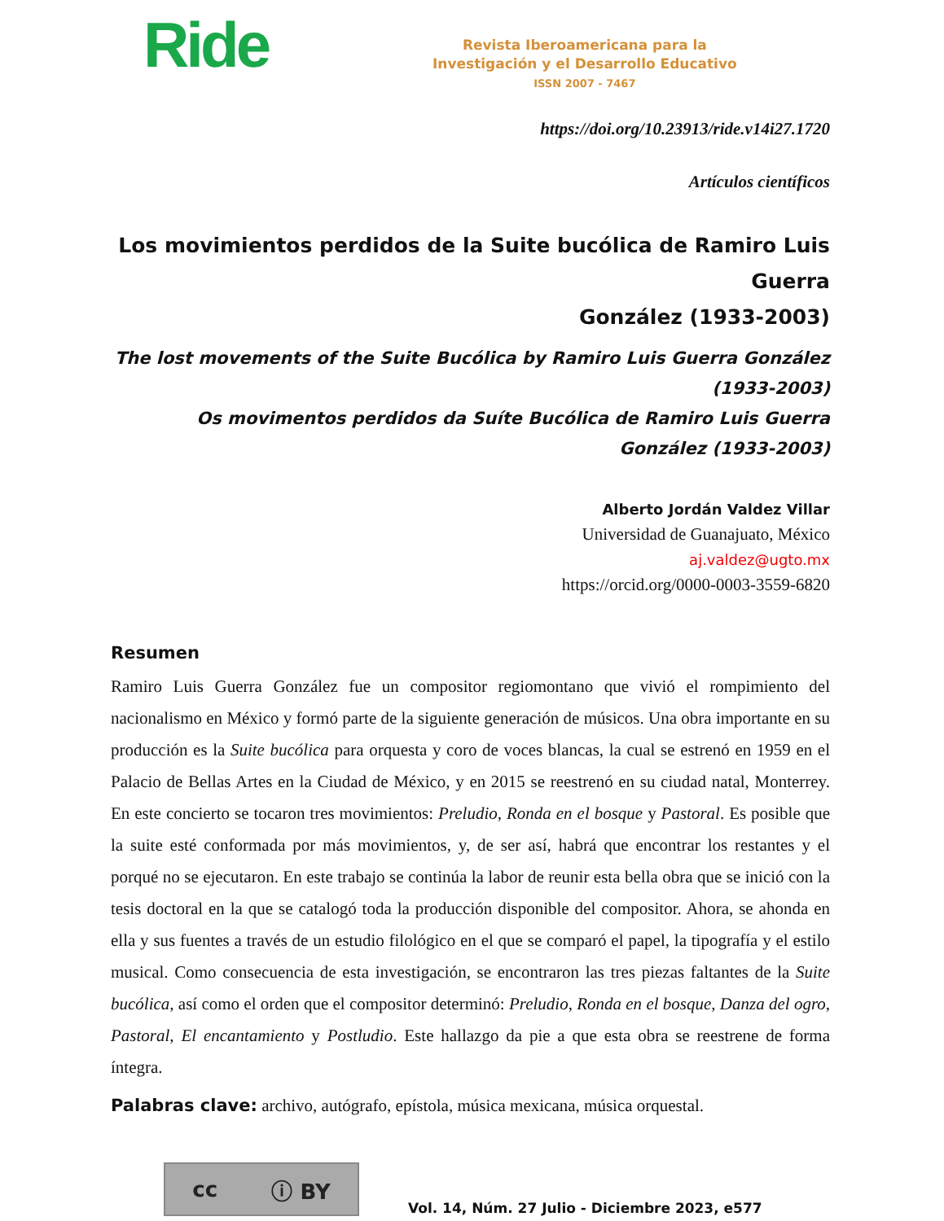Ride
Revista Iberoamericana para la
Investigación y el Desarrollo Educativo
ISSN 2007 - 7467
https://doi.org/10.23913/ride.v14i27.1720
Artículos científicos
Los movimientos perdidos de la Suite bucólica de Ramiro Luis Guerra
González (1933-2003)
The lost movements of the Suite Bucólica by Ramiro Luis Guerra González
(1933-2003)
Os movimentos perdidos da Suíte Bucólica de Ramiro Luis Guerra
González (1933-2003)
Alberto Jordán Valdez Villar
Universidad de Guanajuato, México
aj.valdez@ugto.mx
https://orcid.org/0000-0003-3559-6820
Resumen
Ramiro Luis Guerra González fue un compositor regiomontano que vivió el rompimiento del nacionalismo en México y formó parte de la siguiente generación de músicos. Una obra importante en su producción es la Suite bucólica para orquesta y coro de voces blancas, la cual se estrenó en 1959 en el Palacio de Bellas Artes en la Ciudad de México, y en 2015 se reestrenó en su ciudad natal, Monterrey. En este concierto se tocaron tres movimientos: Preludio, Ronda en el bosque y Pastoral. Es posible que la suite esté conformada por más movimientos, y, de ser así, habrá que encontrar los restantes y el porqué no se ejecutaron. En este trabajo se continúa la labor de reunir esta bella obra que se inició con la tesis doctoral en la que se catalogó toda la producción disponible del compositor. Ahora, se ahonda en ella y sus fuentes a través de un estudio filológico en el que se comparó el papel, la tipografía y el estilo musical. Como consecuencia de esta investigación, se encontraron las tres piezas faltantes de la Suite bucólica, así como el orden que el compositor determinó: Preludio, Ronda en el bosque, Danza del ogro, Pastoral, El encantamiento y Postludio. Este hallazgo da pie a que esta obra se reestrene de forma íntegra.
Palabras clave: archivo, autógrafo, epístola, música mexicana, música orquestal.
cc ⓘ BY
Vol. 14, Núm. 27 Julio - Diciembre 2023, e577